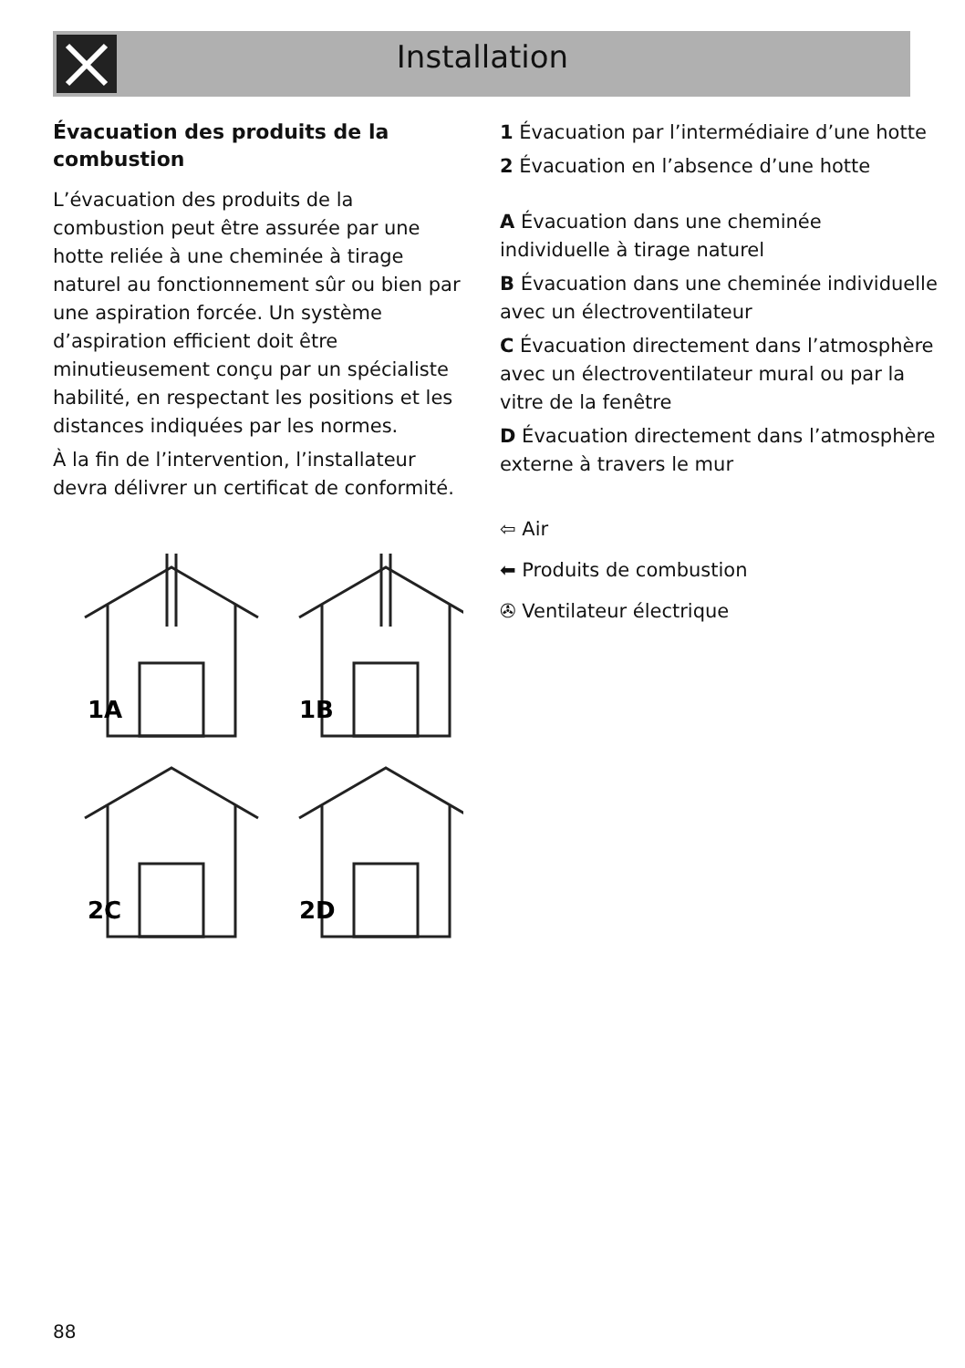Installation
Évacuation des produits de la combustion
L’évacuation des produits de la combustion peut être assurée par une hotte reliée à une cheminée à tirage naturel au fonctionnement sûr ou bien par une aspiration forcée. Un système d’aspiration efficient doit être minutieusement conçu par un spécialiste habilité, en respectant les positions et les distances indiquées par les normes.
À la fin de l’intervention, l’installateur devra délivrer un certificat de conformité.
1A
1B
2C
2D
1 Évacuation par l’intermédiaire d’une hotte
2 Évacuation en l’absence d’une hotte
A Évacuation dans une cheminée individuelle à tirage naturel
B Évacuation dans une cheminée individuelle avec un électroventilateur
C Évacuation directement dans l’atmosphère avec un électroventilateur mural ou par la vitre de la fenêtre
D Évacuation directement dans l’atmosphère externe à travers le mur
⇦ Air
⬅ Produits de combustion
✇ Ventilateur électrique
88